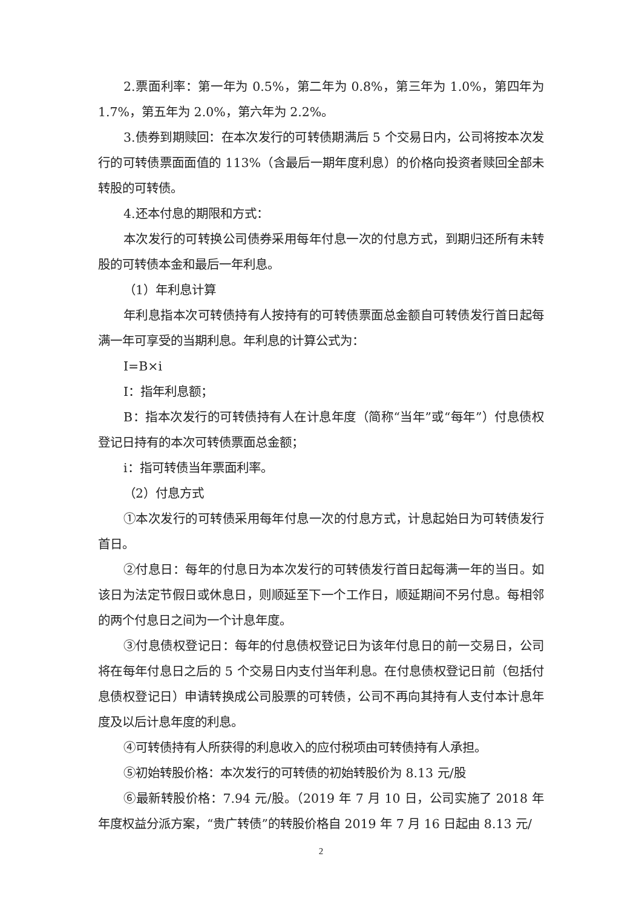2.票面利率：第一年为 0.5%，第二年为 0.8%，第三年为 1.0%，第四年为 1.7%，第五年为 2.0%，第六年为 2.2%。
3.债券到期赎回：在本次发行的可转债期满后 5 个交易日内，公司将按本次发行的可转债票面面值的 113%（含最后一期年度利息）的价格向投资者赎回全部未转股的可转债。
4.还本付息的期限和方式：
本次发行的可转换公司债券采用每年付息一次的付息方式，到期归还所有未转股的可转债本金和最后一年利息。
（1）年利息计算
年利息指本次可转债持有人按持有的可转债票面总金额自可转债发行首日起每满一年可享受的当期利息。年利息的计算公式为：
I=B×i
I：指年利息额；
B：指本次发行的可转债持有人在计息年度（简称“当年”或“每年”）付息债权登记日持有的本次可转债票面总金额；
i：指可转债当年票面利率。
（2）付息方式
①本次发行的可转债采用每年付息一次的付息方式，计息起始日为可转债发行首日。
②付息日：每年的付息日为本次发行的可转债发行首日起每满一年的当日。如该日为法定节假日或休息日，则顺延至下一个工作日，顺延期间不另付息。每相邻的两个付息日之间为一个计息年度。
③付息债权登记日：每年的付息债权登记日为该年付息日的前一交易日，公司将在每年付息日之后的 5 个交易日内支付当年利息。在付息债权登记日前（包括付息债权登记日）申请转换成公司股票的可转债，公司不再向其持有人支付本计息年度及以后计息年度的利息。
④可转债持有人所获得的利息收入的应付税项由可转债持有人承担。
⑤初始转股价格：本次发行的可转债的初始转股价为 8.13 元/股
⑥最新转股价格：7.94 元/股。（2019 年 7 月 10 日，公司实施了 2018 年年度权益分派方案，“贵广转债”的转股价格自 2019 年 7 月 16 日起由 8.13 元/
2